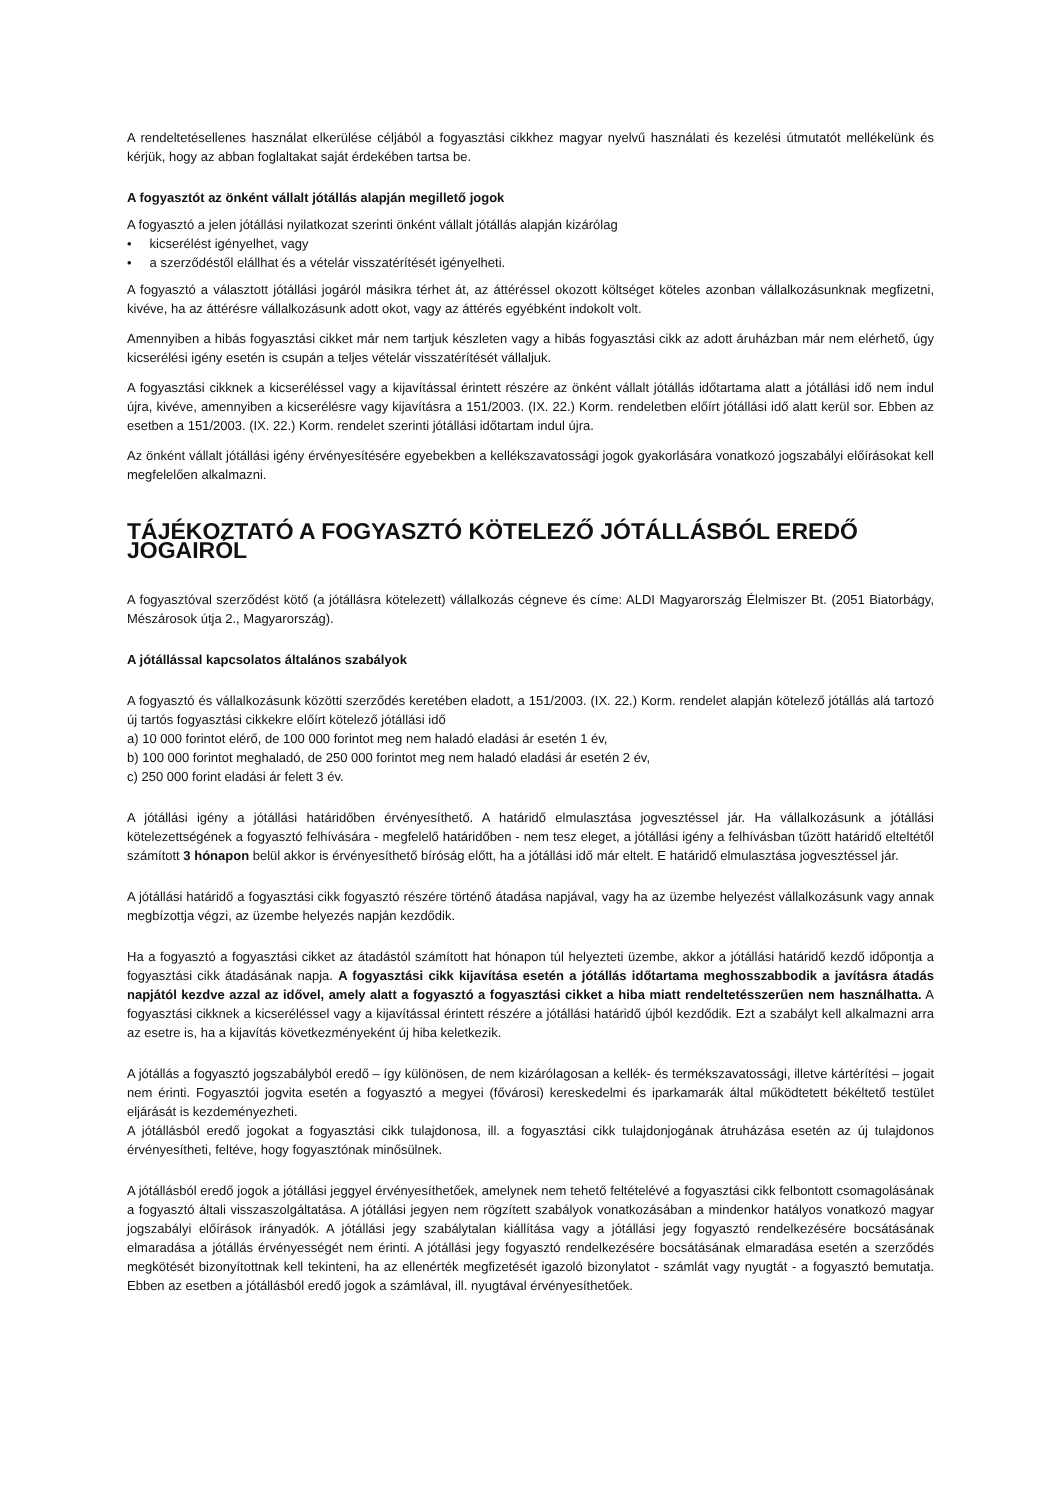A rendeltetésellenes használat elkerülése céljából a fogyasztási cikkhez magyar nyelvű használati és kezelési útmutatót mellékelünk és kérjük, hogy az abban foglaltakat saját érdekében tartsa be.
A fogyasztót az önként vállalt jótállás alapján megillető jogok
A fogyasztó a jelen jótállási nyilatkozat szerinti önként vállalt jótállás alapján kizárólag
• kicserélést igényelhet, vagy
• a szerződéstől elállhat és a vételár visszatérítését igényelheti.
A fogyasztó a választott jótállási jogáról másikra térhet át, az áttéréssel okozott költséget köteles azonban vállalkozásunknak megfizetni, kivéve, ha az áttérésre vállalkozásunk adott okot, vagy az áttérés egyébként indokolt volt.
Amennyiben a hibás fogyasztási cikket már nem tartjuk készleten vagy a hibás fogyasztási cikk az adott áruházban már nem elérhető, úgy kicserélési igény esetén is csupán a teljes vételár visszatérítését vállaljuk.
A fogyasztási cikknek a kicseréléssel vagy a kijavítással érintett részére az önként vállalt jótállás időtartama alatt a jótállási idő nem indul újra, kivéve, amennyiben a kicserélésre vagy kijavításra a 151/2003. (IX. 22.) Korm. rendeletben előírt jótállási idő alatt kerül sor. Ebben az esetben a 151/2003. (IX. 22.) Korm. rendelet szerinti jótállási időtartam indul újra.
Az önként vállalt jótállási igény érvényesítésére egyebekben a kellékszavatossági jogok gyakorlására vonatkozó jogszabályi előírásokat kell megfelelően alkalmazni.
TÁJÉKOZTATÓ A FOGYASZTÓ KÖTELEZŐ JÓTÁLLÁSBÓL EREDŐ JOGAIRÓL
A fogyasztóval szerződést kötő (a jótállásra kötelezett) vállalkozás cégneve és címe: ALDI Magyarország Élelmiszer Bt. (2051 Biatorbágy, Mészárosok útja 2., Magyarország).
A jótállással kapcsolatos általános szabályok
A fogyasztó és vállalkozásunk közötti szerződés keretében eladott, a 151/2003. (IX. 22.) Korm. rendelet alapján kötelező jótállás alá tartozó új tartós fogyasztási cikkekre előírt kötelező jótállási idő
a) 10 000 forintot elérő, de 100 000 forintot meg nem haladó eladási ár esetén 1 év,
b) 100 000 forintot meghaladó, de 250 000 forintot meg nem haladó eladási ár esetén 2 év,
c) 250 000 forint eladási ár felett 3 év.
A jótállási igény a jótállási határidőben érvényesíthető. A határidő elmulasztása jogvesztéssel jár. Ha vállalkozásunk a jótállási kötelezettségének a fogyasztó felhívására - megfelelő határidőben - nem tesz eleget, a jótállási igény a felhívásban tűzött határidő elteltétől számított 3 hónapon belül akkor is érvényesíthető bíróság előtt, ha a jótállási idő már eltelt. E határidő elmulasztása jogvesztéssel jár.
A jótállási határidő a fogyasztási cikk fogyasztó részére történő átadása napjával, vagy ha az üzembe helyezést vállalkozásunk vagy annak megbízottja végzi, az üzembe helyezés napján kezdődik.
Ha a fogyasztó a fogyasztási cikket az átadástól számított hat hónapon túl helyezteti üzembe, akkor a jótállási határidő kezdő időpontja a fogyasztási cikk átadásának napja. A fogyasztási cikk kijavítása esetén a jótállás időtartama meghosszabbodik a javításra átadás napjától kezdve azzal az idővel, amely alatt a fogyasztó a fogyasztási cikket a hiba miatt rendeltetésszerűen nem használhatta. A fogyasztási cikknek a kicseréléssel vagy a kijavítással érintett részére a jótállási határidő újból kezdődik. Ezt a szabályt kell alkalmazni arra az esetre is, ha a kijavítás következményeként új hiba keletkezik.
A jótállás a fogyasztó jogszabályból eredő – így különösen, de nem kizárólagosan a kellék- és termékszavatossági, illetve kártérítési – jogait nem érinti. Fogyasztói jogvita esetén a fogyasztó a megyei (fővárosi) kereskedelmi és iparkamarák által működtetett békéltető testület eljárását is kezdeményezheti.
A jótállásból eredő jogokat a fogyasztási cikk tulajdonosa, ill. a fogyasztási cikk tulajdonjogának átruházása esetén az új tulajdonos érvényesítheti, feltéve, hogy fogyasztónak minősülnek.
A jótállásból eredő jogok a jótállási jeggyel érvényesíthetőek, amelynek nem tehető feltételévé a fogyasztási cikk felbontott csomagolásának a fogyasztó általi visszaszolgáltatása. A jótállási jegyen nem rögzített szabályok vonatkozásában a mindenkor hatályos vonatkozó magyar jogszabályi előírások irányadók. A jótállási jegy szabálytalan kiállítása vagy a jótállási jegy fogyasztó rendelkezésére bocsátásának elmaradása a jótállás érvényességét nem érinti. A jótállási jegy fogyasztó rendelkezésére bocsátásának elmaradása esetén a szerződés megkötését bizonyítottnak kell tekinteni, ha az ellenérték megfizetését igazoló bizonylatot - számlát vagy nyugtát - a fogyasztó bemutatja. Ebben az esetben a jótállásból eredő jogok a számlával, ill. nyugtával érvényesíthetőek.